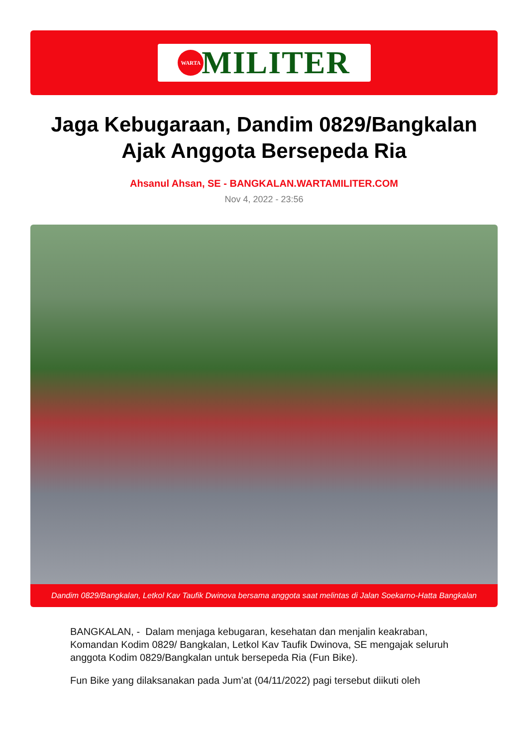WARTA
MILITER
Jaga Kebugaraan, Dandim 0829/Bangkalan Ajak Anggota Bersepeda Ria
Ahsanul Ahsan, SE - BANGKALAN.WARTAMILITER.COM
Nov 4, 2022 - 23:56
Dandim 0829/Bangkalan, Letkol Kav Taufik Dwinova bersama anggota saat melintas di Jalan Soekarno-Hatta Bangkalan
BANGKALAN, - Dalam menjaga kebugaran, kesehatan dan menjalin keakraban, Komandan Kodim 0829/ Bangkalan, Letkol Kav Taufik Dwinova, SE mengajak seluruh anggota Kodim 0829/Bangkalan untuk bersepeda Ria (Fun Bike).
Fun Bike yang dilaksanakan pada Jum’at (04/11/2022) pagi tersebut diikuti oleh